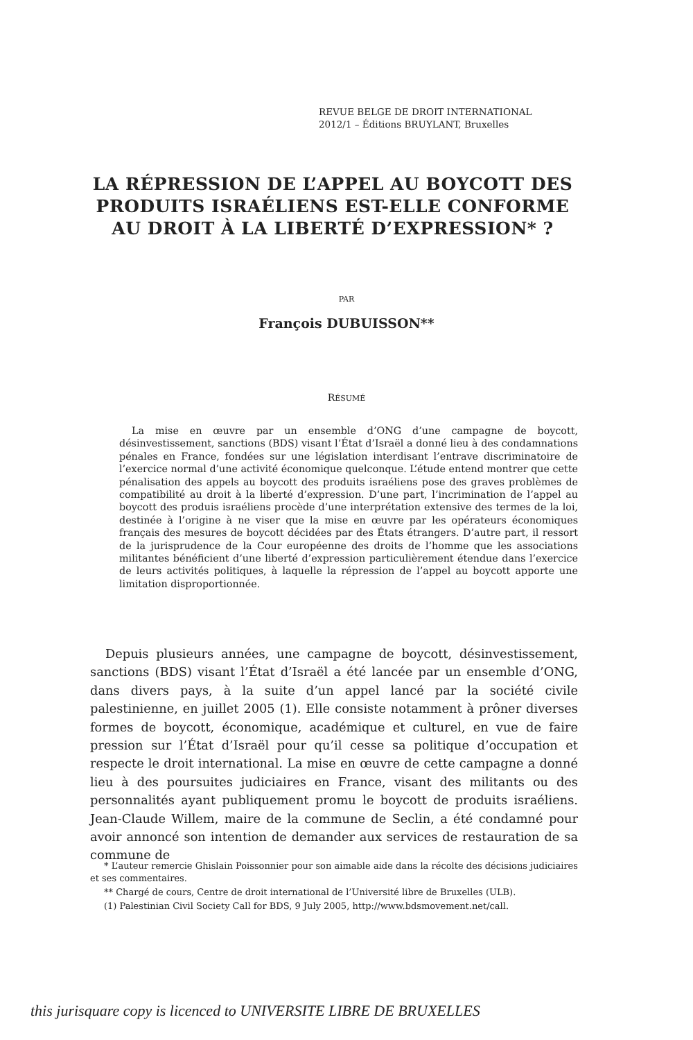REVUE BELGE DE DROIT INTERNATIONAL
2012/1 – Éditions BRUYLANT, Bruxelles
LA RÉPRESSION DE L’APPEL AU BOYCOTT DES PRODUITS ISRAÉLIENS EST-ELLE CONFORME AU DROIT À LA LIBERTÉ D’EXPRESSION* ?
PAR
François DUBUISSON**
RÉSUMÉ
La mise en œuvre par un ensemble d’ONG d’une campagne de boycott, désinvestissement, sanctions (BDS) visant l’État d’Israël a donné lieu à des condamnations pénales en France, fondées sur une législation interdisant l’entrave discriminatoire de l’exercice normal d’une activité économique quelconque. L’étude entend montrer que cette pénalisation des appels au boycott des produits israéliens pose des graves problèmes de compatibilité au droit à la liberté d’expression. D’une part, l’incrimination de l’appel au boycott des produis israéliens procède d’une interprétation extensive des termes de la loi, destinée à l’origine à ne viser que la mise en œuvre par les opérateurs économiques français des mesures de boycott décidées par des États étrangers. D’autre part, il ressort de la jurisprudence de la Cour européenne des droits de l’homme que les associations militantes bénéficient d’une liberté d’expression particulièrement étendue dans l’exercice de leurs activités politiques, à laquelle la répression de l’appel au boycott apporte une limitation disproportionnée.
Depuis plusieurs années, une campagne de boycott, désinvestissement, sanctions (BDS) visant l’État d’Israël a été lancée par un ensemble d’ONG, dans divers pays, à la suite d’un appel lancé par la société civile palestinienne, en juillet 2005 (1). Elle consiste notamment à prôner diverses formes de boycott, économique, académique et culturel, en vue de faire pression sur l’État d’Israël pour qu’il cesse sa politique d’occupation et respecte le droit international. La mise en œuvre de cette campagne a donné lieu à des poursuites judiciaires en France, visant des militants ou des personnalités ayant publiquement promu le boycott de produits israéliens. Jean-Claude Willem, maire de la commune de Seclin, a été condamné pour avoir annoncé son intention de demander aux services de restauration de sa commune de
* L’auteur remercie Ghislain Poissonnier pour son aimable aide dans la récolte des décisions judiciaires et ses commentaires.
** Chargé de cours, Centre de droit international de l’Université libre de Bruxelles (ULB).
(1) Palestinian Civil Society Call for BDS, 9 July 2005, http://www.bdsmovement.net/call.
this jurisquare copy is licenced to UNIVERSITE LIBRE DE BRUXELLES